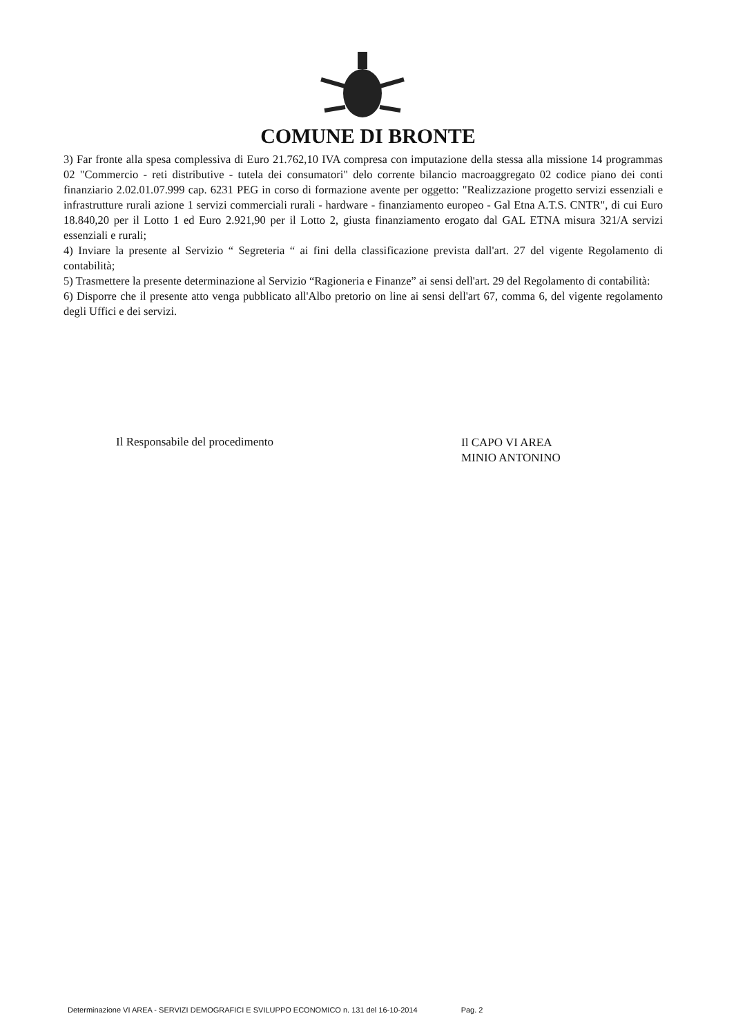COMUNE DI BRONTE
3) Far fronte alla spesa complessiva di Euro 21.762,10 IVA compresa con imputazione della stessa alla missione 14 programmas 02 "Commercio - reti distributive - tutela dei consumatori" delo corrente bilancio macroaggregato 02 codice piano dei conti finanziario 2.02.01.07.999 cap. 6231 PEG in corso di formazione avente per oggetto: "Realizzazione progetto servizi essenziali e infrastrutture rurali azione 1 servizi commerciali rurali - hardware - finanziamento europeo - Gal Etna A.T.S. CNTR", di cui Euro 18.840,20 per il Lotto 1 ed Euro 2.921,90 per il Lotto 2, giusta finanziamento erogato dal GAL ETNA misura 321/A servizi essenziali e rurali;
4) Inviare la presente al Servizio “ Segreteria “ ai fini della classificazione prevista dall'art. 27 del vigente Regolamento di contabilità;
5) Trasmettere la presente determinazione al Servizio “Ragioneria e Finanze” ai sensi dell'art. 29 del Regolamento di contabilità:
6) Disporre che il presente atto venga pubblicato all'Albo pretorio on line ai sensi dell'art 67, comma 6, del vigente regolamento degli Uffici e dei servizi.
Il Responsabile del procedimento
Il CAPO VI AREA
MINIO ANTONINO
Determinazione VI AREA - SERVIZI DEMOGRAFICI E SVILUPPO ECONOMICO n. 131 del 16-10-2014 Pag. 2